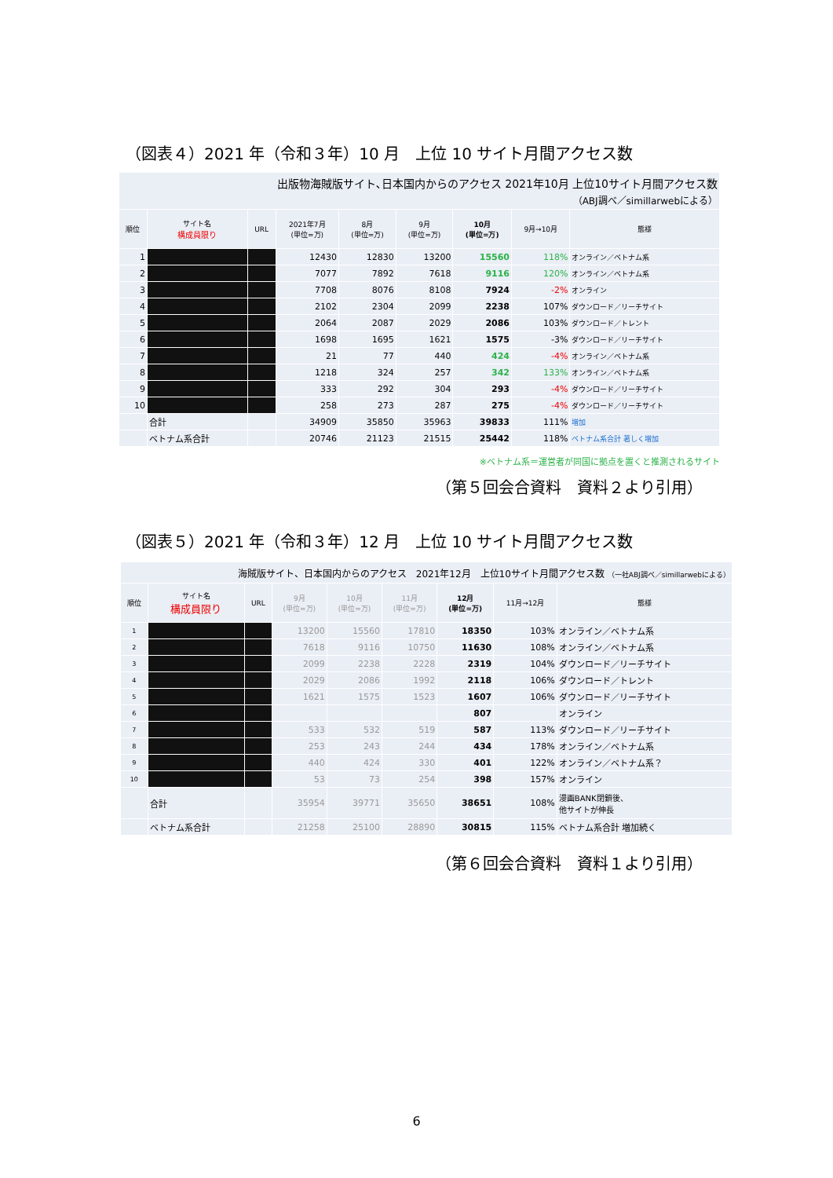（図表４）2021 年（令和３年）10 月　上位 10 サイト月間アクセス数
| 出版物海賊版サイト､日本国内からのアクセス 2021年10月 上位10サイト月間アクセス数 （ABJ調べ／simillarwebによる） | | | | | | | | |
| 順位 | サイト名 構成員限り | URL | 2021年7月 (単位=万) | 8月 (単位=万) | 9月 (単位=万) | 10月 (単位=万) | 9月→10月 | 態様 |
| 1 | | | 12430 | 12830 | 13200 | 15560 | 118% | オンライン／ベトナム系 |
| 2 | | | 7077 | 7892 | 7618 | 9116 | 120% | オンライン／ベトナム系 |
| 3 | | | 7708 | 8076 | 8108 | 7924 | -2% | オンライン |
| 4 | | | 2102 | 2304 | 2099 | 2238 | 107% | ダウンロード／リーチサイト |
| 5 | | | 2064 | 2087 | 2029 | 2086 | 103% | ダウンロード／トレント |
| 6 | | | 1698 | 1695 | 1621 | 1575 | -3% | ダウンロード／リーチサイト |
| 7 | | | 21 | 77 | 440 | 424 | -4% | オンライン／ベトナム系 |
| 8 | | | 1218 | 324 | 257 | 342 | 133% | オンライン／ベトナム系 |
| 9 | | | 333 | 292 | 304 | 293 | -4% | ダウンロード／リーチサイト |
| 10 | | | 258 | 273 | 287 | 275 | -4% | ダウンロード／リーチサイト |
| | 合計 | | 34909 | 35850 | 35963 | 39833 | 111% | 増加 |
| | ベトナム系合計 | | 20746 | 21123 | 21515 | 25442 | 118% | ベトナム系合計 著しく増加 |
※ベトナム系＝運営者が同国に拠点を置くと推測されるサイト
（第５回会合資料　資料２より引用）
（図表５）2021 年（令和３年）12 月　上位 10 サイト月間アクセス数
| 海賊版サイト、日本国内からのアクセス 2021年12月 上位10サイト月間アクセス数 （一社ABJ調べ／simillarwebによる） | | | | | | | | |
| 順位 | サイト名 構成員限り | URL | 9月 (単位=万) | 10月 (単位=万) | 11月 (単位=万) | 12月 (単位=万) | 11月→12月 | 態様 |
| 1 | | | 13200 | 15560 | 17810 | 18350 | 103% | オンライン／ベトナム系 |
| 2 | | | 7618 | 9116 | 10750 | 11630 | 108% | オンライン／ベトナム系 |
| 3 | | | 2099 | 2238 | 2228 | 2319 | 104% | ダウンロード／リーチサイト |
| 4 | | | 2029 | 2086 | 1992 | 2118 | 106% | ダウンロード／トレント |
| 5 | | | 1621 | 1575 | 1523 | 1607 | 106% | ダウンロード／リーチサイト |
| 6 | | | | | | 807 | | オンライン |
| 7 | | | 533 | 532 | 519 | 587 | 113% | ダウンロード／リーチサイト |
| 8 | | | 253 | 243 | 244 | 434 | 178% | オンライン／ベトナム系 |
| 9 | | | 440 | 424 | 330 | 401 | 122% | オンライン／ベトナム系？ |
| 10 | | | 53 | 73 | 254 | 398 | 157% | オンライン |
| | 合計 | | 35954 | 39771 | 35650 | 38651 | 108% | 漫画BANK閉鎖後、 他サイトが伸長 |
| | ベトナム系合計 | | 21258 | 25100 | 28890 | 30815 | 115% | ベトナム系合計 増加続く |
（第６回会合資料　資料１より引用）
6